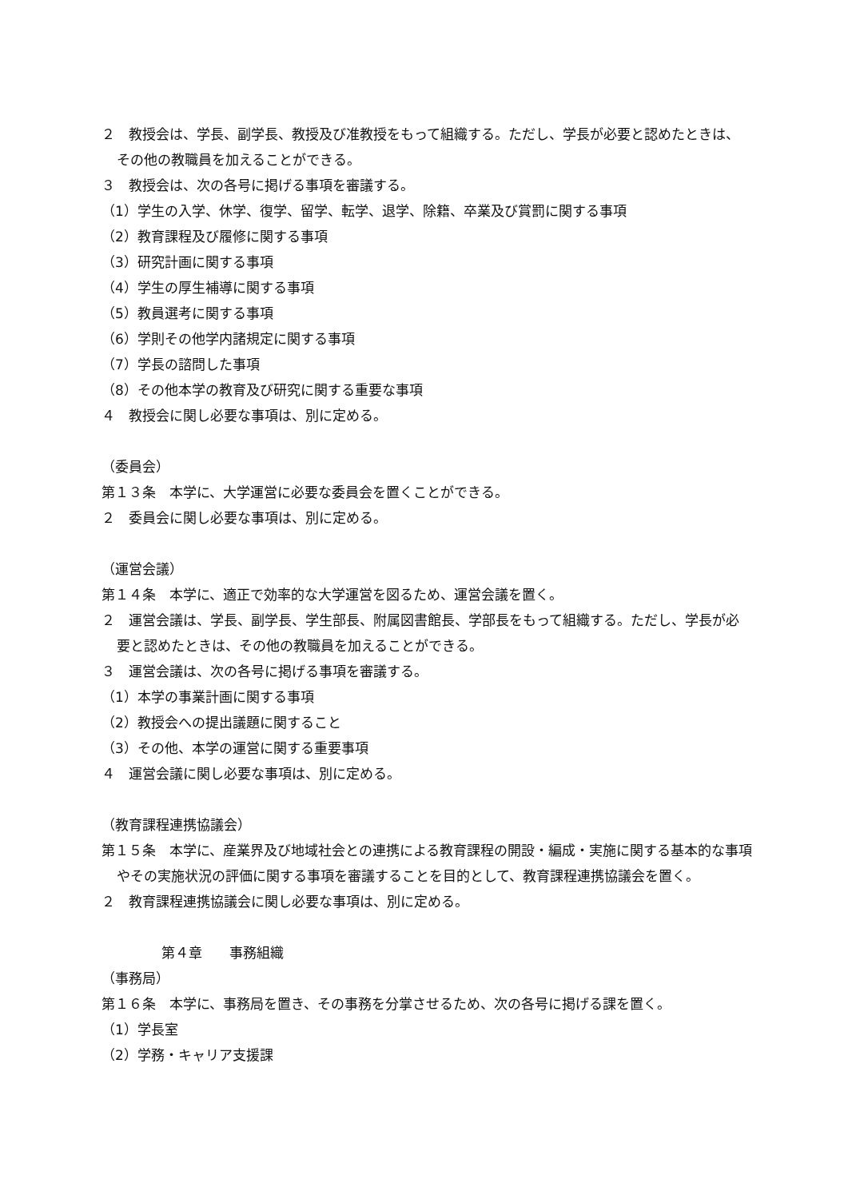２　教授会は、学長、副学長、教授及び准教授をもって組織する。ただし、学長が必要と認めたときは、その他の教職員を加えることができる。
３　教授会は、次の各号に掲げる事項を審議する。
（1）学生の入学、休学、復学、留学、転学、退学、除籍、卒業及び賞罰に関する事項
（2）教育課程及び履修に関する事項
（3）研究計画に関する事項
（4）学生の厚生補導に関する事項
（5）教員選考に関する事項
（6）学則その他学内諸規定に関する事項
（7）学長の諮問した事項
（8）その他本学の教育及び研究に関する重要な事項
４　教授会に関し必要な事項は、別に定める。
（委員会）
第１３条　本学に、大学運営に必要な委員会を置くことができる。
２　委員会に関し必要な事項は、別に定める。
（運営会議）
第１４条　本学に、適正で効率的な大学運営を図るため、運営会議を置く。
２　運営会議は、学長、副学長、学生部長、附属図書館長、学部長をもって組織する。ただし、学長が必要と認めたときは、その他の教職員を加えることができる。
３　運営会議は、次の各号に掲げる事項を審議する。
（1）本学の事業計画に関する事項
（2）教授会への提出議題に関すること
（3）その他、本学の運営に関する重要事項
４　運営会議に関し必要な事項は、別に定める。
（教育課程連携協議会）
第１５条　本学に、産業界及び地域社会との連携による教育課程の開設・編成・実施に関する基本的な事項やその実施状況の評価に関する事項を審議することを目的として、教育課程連携協議会を置く。
２　教育課程連携協議会に関し必要な事項は、別に定める。
第４章　　事務組織
（事務局）
第１６条　本学に、事務局を置き、その事務を分掌させるため、次の各号に掲げる課を置く。
（1）学長室
（2）学務・キャリア支援課